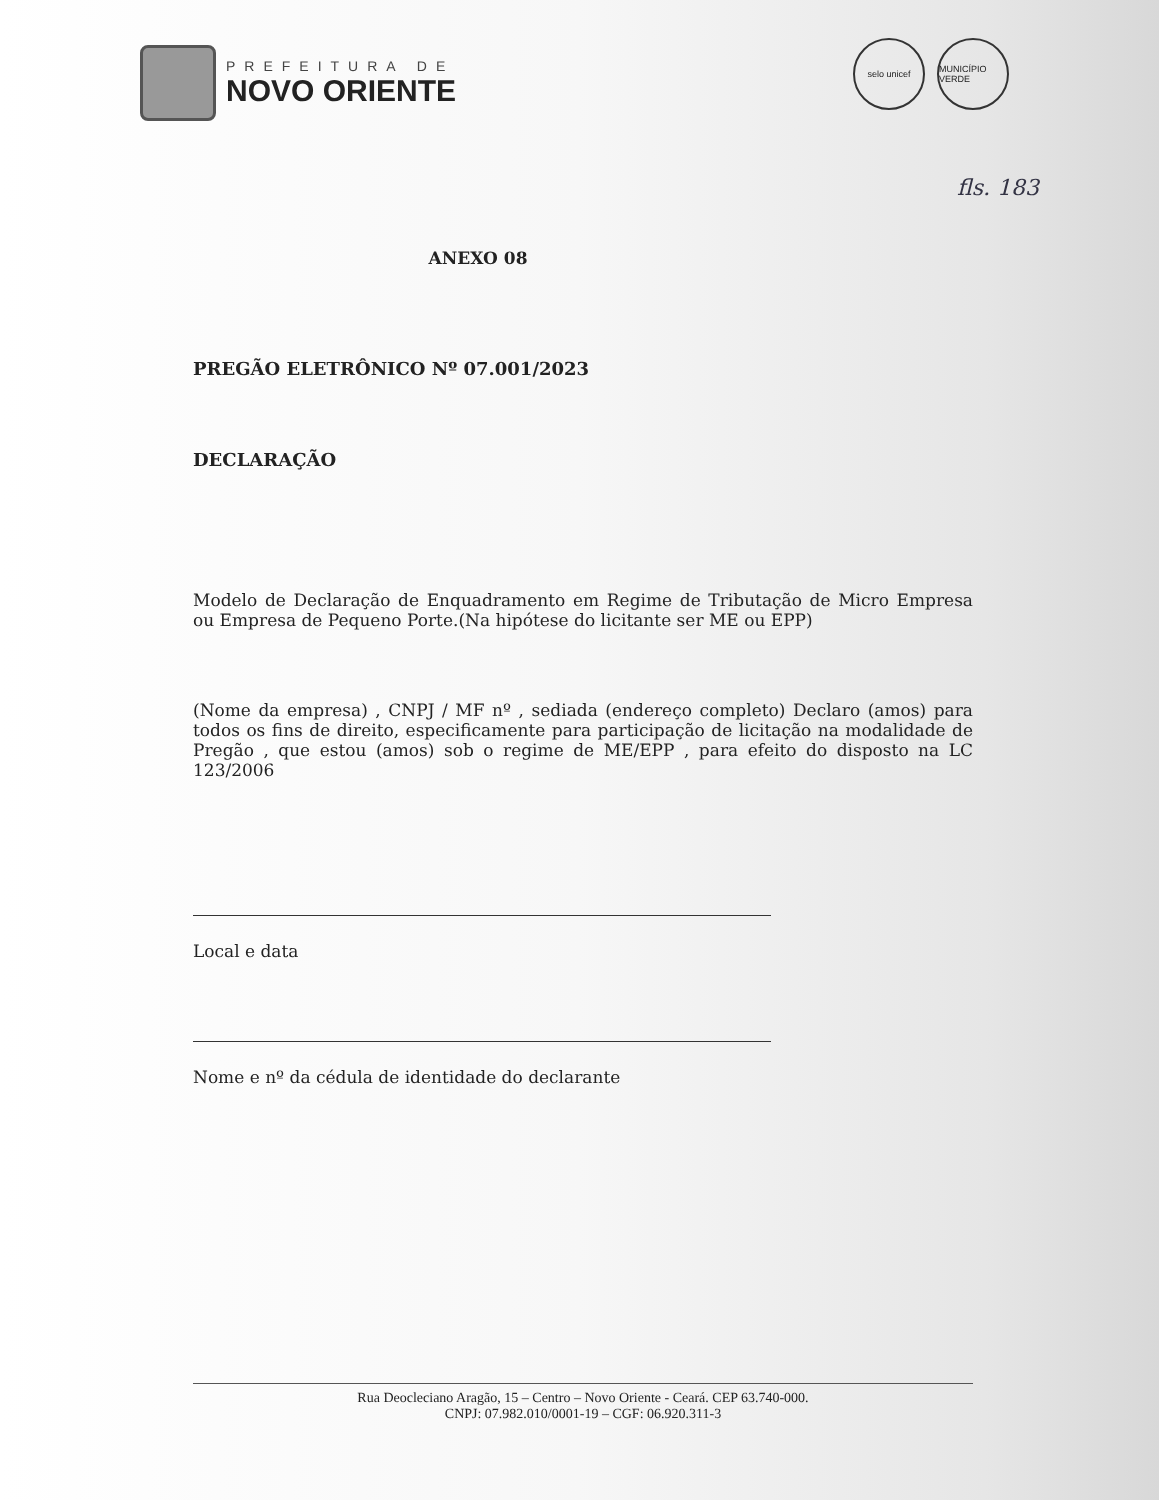PREFEITURA DE
NOVO ORIENTE
selo unicef MUNICÍPIO VERDE
fls. 183
ANEXO 08
PREGÃO ELETRÔNICO Nº 07.001/2023
DECLARAÇÃO
Modelo de Declaração de Enquadramento em Regime de Tributação de Micro Empresa ou Empresa de Pequeno Porte.(Na hipótese do licitante ser ME ou EPP)
(Nome da empresa) , CNPJ / MF nº , sediada (endereço completo) Declaro (amos) para todos os fins de direito, especificamente para participação de licitação na modalidade de Pregão , que estou (amos) sob o regime de ME/EPP , para efeito do disposto na LC 123/2006
Local e data
Nome e nº da cédula de identidade do declarante
Rua Deocleciano Aragão, 15 – Centro – Novo Oriente - Ceará. CEP 63.740-000.
CNPJ: 07.982.010/0001-19 – CGF: 06.920.311-3